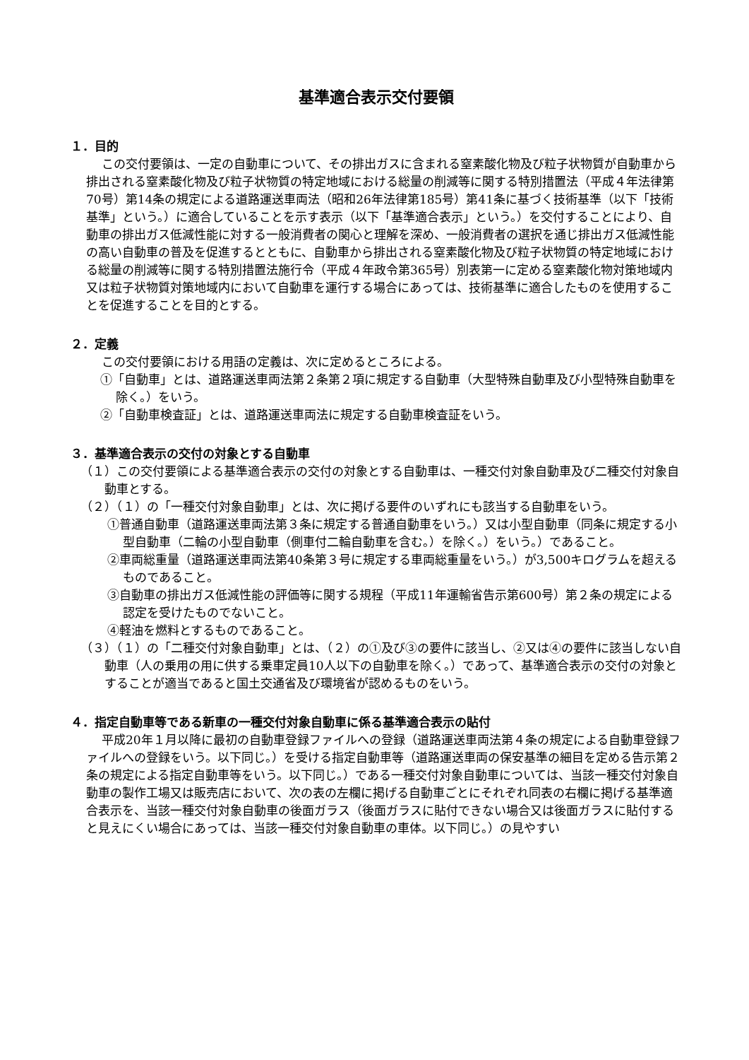基準適合表示交付要領
１．目的
この交付要領は、一定の自動車について、その排出ガスに含まれる窒素酸化物及び粒子状物質が自動車から排出される窒素酸化物及び粒子状物質の特定地域における総量の削減等に関する特別措置法（平成４年法律第70号）第14条の規定による道路運送車両法（昭和26年法律第185号）第41条に基づく技術基準（以下「技術基準」という。）に適合していることを示す表示（以下「基準適合表示」という。）を交付することにより、自動車の排出ガス低減性能に対する一般消費者の関心と理解を深め、一般消費者の選択を通じ排出ガス低減性能の高い自動車の普及を促進するとともに、自動車から排出される窒素酸化物及び粒子状物質の特定地域における総量の削減等に関する特別措置法施行令（平成４年政令第365号）別表第一に定める窒素酸化物対策地域内又は粒子状物質対策地域内において自動車を運行する場合にあっては、技術基準に適合したものを使用することを促進することを目的とする。
２．定義
この交付要領における用語の定義は、次に定めるところによる。
①「自動車」とは、道路運送車両法第２条第２項に規定する自動車（大型特殊自動車及び小型特殊自動車を除く。）をいう。
②「自動車検査証」とは、道路運送車両法に規定する自動車検査証をいう。
３．基準適合表示の交付の対象とする自動車
（１）この交付要領による基準適合表示の交付の対象とする自動車は、一種交付対象自動車及び二種交付対象自動車とする。
（２）（１）の「一種交付対象自動車」とは、次に掲げる要件のいずれにも該当する自動車をいう。
①普通自動車（道路運送車両法第３条に規定する普通自動車をいう。）又は小型自動車（同条に規定する小型自動車（二輪の小型自動車（側車付二輪自動車を含む。）を除く。）をいう。）であること。
②車両総重量（道路運送車両法第40条第３号に規定する車両総重量をいう。）が3,500キログラムを超えるものであること。
③自動車の排出ガス低減性能の評価等に関する規程（平成11年運輸省告示第600号）第２条の規定による認定を受けたものでないこと。
④軽油を燃料とするものであること。
（３）（１）の「二種交付対象自動車」とは、（２）の①及び③の要件に該当し、②又は④の要件に該当しない自動車（人の乗用の用に供する乗車定員10人以下の自動車を除く。）であって、基準適合表示の交付の対象とすることが適当であると国土交通省及び環境省が認めるものをいう。
４．指定自動車等である新車の一種交付対象自動車に係る基準適合表示の貼付
平成20年１月以降に最初の自動車登録ファイルへの登録（道路運送車両法第４条の規定による自動車登録ファイルへの登録をいう。以下同じ。）を受ける指定自動車等（道路運送車両の保安基準の細目を定める告示第２条の規定による指定自動車等をいう。以下同じ。）である一種交付対象自動車については、当該一種交付対象自動車の製作工場又は販売店において、次の表の左欄に掲げる自動車ごとにそれぞれ同表の右欄に掲げる基準適合表示を、当該一種交付対象自動車の後面ガラス（後面ガラスに貼付できない場合又は後面ガラスに貼付すると見えにくい場合にあっては、当該一種交付対象自動車の車体。以下同じ。）の見やすい